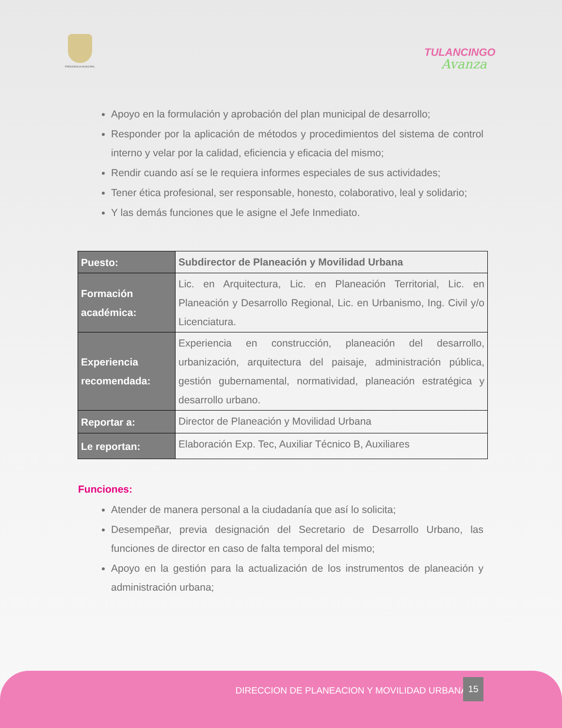PRESIDENCIA MUNICIPAL
TULANCINGO
Avanza
Apoyo en la formulación y aprobación del plan municipal de desarrollo;
Responder por la aplicación de métodos y procedimientos del sistema de control interno y velar por la calidad, eficiencia y eficacia del mismo;
Rendir cuando así se le requiera informes especiales de sus actividades;
Tener ética profesional, ser responsable, honesto, colaborativo, leal y solidario;
Y las demás funciones que le asigne el Jefe Inmediato.
| Puesto: | Subdirector de Planeación y Movilidad Urbana |
| Formación académica: | Lic. en Arquitectura, Lic. en Planeación Territorial, Lic. en Planeación y Desarrollo Regional, Lic. en Urbanismo, Ing. Civil y/o Licenciatura. |
| Experiencia recomendada: | Experiencia en construcción, planeación del desarrollo, urbanización, arquitectura del paisaje, administración pública, gestión gubernamental, normatividad, planeación estratégica y desarrollo urbano. |
| Reportar a: | Director de Planeación y Movilidad Urbana |
| Le reportan: | Elaboración Exp. Tec, Auxiliar Técnico B, Auxiliares |
Funciones:
Atender de manera personal a la ciudadanía que así lo solicita;
Desempeñar, previa designación del Secretario de Desarrollo Urbano, las funciones de director en caso de falta temporal del mismo;
Apoyo en la gestión para la actualización de los instrumentos de planeación y administración urbana;
DIRECCION DE PLANEACION Y MOVILIDAD URBANA
15